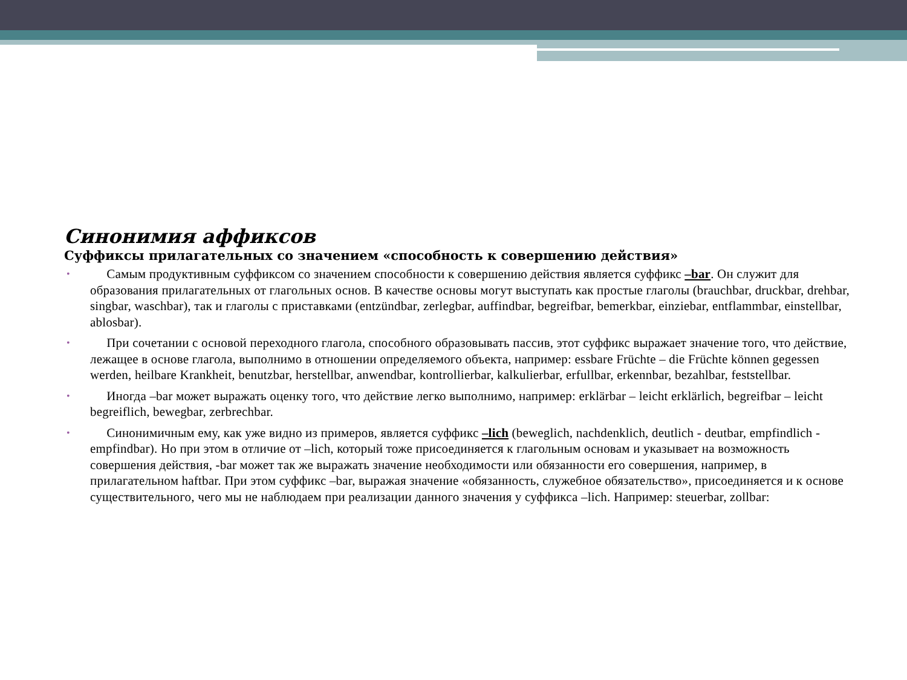Синонимия аффиксов
Суффиксы прилагательных со значением «способность к совершению действия»
• Самым продуктивным суффиксом со значением способности к совершению действия является суффикс –bar. Он служит для образования прилагательных от глагольных основ. В качестве основы могут выступать как простые глаголы (brauchbar, druckbar, drehbar, singbar, waschbar), так и глаголы с приставками (entzündbar, zerlegbar, auffindbar, begreifbar, bemerkbar, einziebar, entflammbar, einstellbar, ablosbar).
• При сочетании с основой переходного глагола, способного образовывать пассив, этот суффикс выражает значение того, что действие, лежащее в основе глагола, выполнимо в отношении определяемого объекта, например: essbare Früchte – die Früchte können gegessen werden, heilbare Krankheit, benutzbar, herstellbar, anwendbar, kontrollierbar, kalkulierbar, erfullbar, erkennbar, bezahlbar, feststellbar.
• Иногда –bar может выражать оценку того, что действие легко выполнимо, например: erklärbar – leicht erklärlich, begreifbar – leicht begreiflich, bewegbar, zerbrechbar.
• Синонимичным ему, как уже видно из примеров, является суффикс –lich (beweglich, nachdenklich, deutlich - deutbar, empfindlich - empfindbar). Но при этом в отличие от –lich, который тоже присоединяется к глагольным основам и указывает на возможность совершения действия, -bar может так же выражать значение необходимости или обязанности его совершения, например, в прилагательном haftbar. При этом суффикс –bar, выражая значение «обязанность, служебное обязательство», присоединяется и к основе существительного, чего мы не наблюдаем при реализации данного значения у суффикса –lich. Например: steuerbar, zollbar: